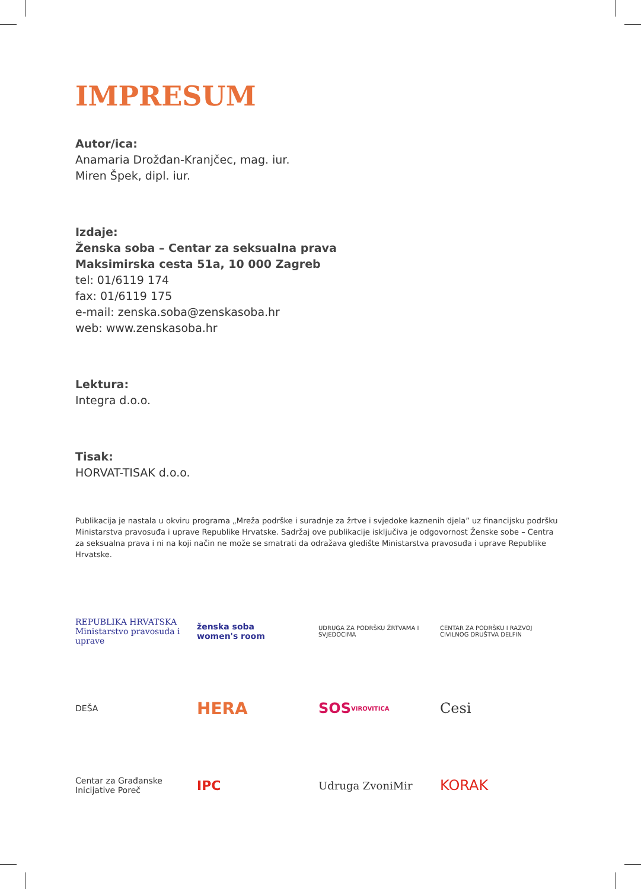IMPRESUM
Autor/ica:
Anamaria Drožđan-Kranjčec, mag. iur.
Miren Špek, dipl. iur.
Izdaje:
Ženska soba – Centar za seksualna prava
Maksimirska cesta 51a, 10 000 Zagreb
tel: 01/6119 174
fax: 01/6119 175
e-mail: zenska.soba@zenskasoba.hr
web: www.zenskasoba.hr
Lektura:
Integra d.o.o.
Tisak:
HORVAT-TISAK d.o.o.
Publikacija je nastala u okviru programa „Mreža podrške i suradnje za žrtve i svjedoke kaznenih djela” uz financijsku podršku Ministarstva pravosuđa i uprave Republike Hrvatske. Sadržaj ove publikacije isključiva je odgovornost Ženske sobe – Centra za seksualna prava i ni na koji način ne može se smatrati da odražava gledište Ministarstva pravosuđa i uprave Republike Hrvatske.
REPUBLIKA HRVATSKA
Ministarstvo pravosuđa i uprave
ženska soba
women's room
UDRUGA ZA PODRŠKU ŽRTVAMA I SVJEDOCIMA
CENTAR ZA PODRŠKU I RAZVOJ CIVILNOG DRUŠTVA DELFIN
DEŠA
HERA
SOS VIROVITICA
Cesi
Centar za Građanske Inicijative Poreč
IPC
Udruga ZvoniMir
KORAK